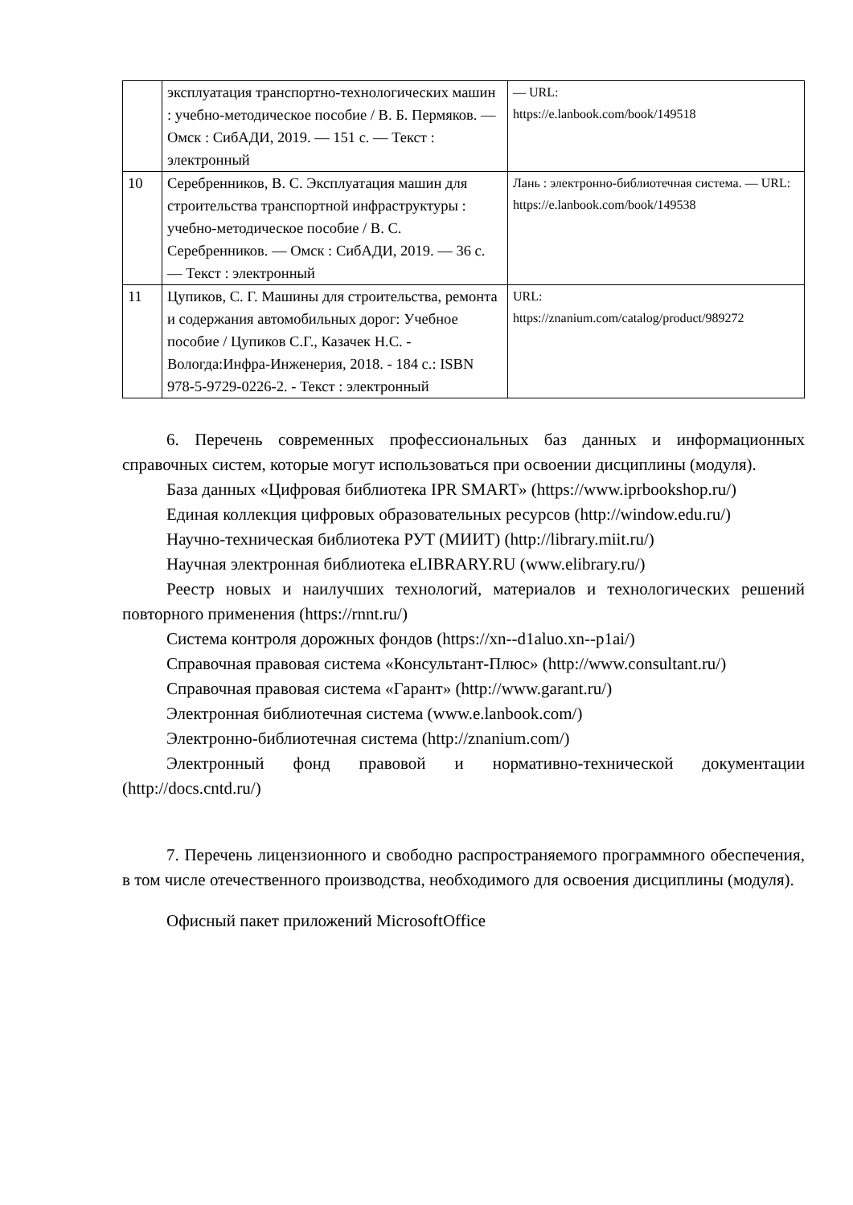| | эксплуатация транспортно-технологических машин : учебно-методическое пособие / В. Б. Пермяков. — Омск : СибАДИ, 2019. — 151 с. — Текст : электронный | — URL: https://e.lanbook.com/book/149518 |
| 10 | Серебренников, В. С. Эксплуатация машин для строительства транспортной инфраструктуры : учебно-методическое пособие / В. С. Серебренников. — Омск : СибАДИ, 2019. — 36 с. — Текст : электронный | Лань : электронно-библиотечная система. — URL: https://e.lanbook.com/book/149538 |
| 11 | Цупиков, С. Г. Машины для строительства, ремонта и содержания автомобильных дорог: Учебное пособие / Цупиков С.Г., Казачек Н.С. - Вологда:Инфра-Инженерия, 2018. - 184 с.: ISBN 978-5-9729-0226-2. - Текст : электронный | URL: https://znanium.com/catalog/product/989272 |
6. Перечень современных профессиональных баз данных и информационных справочных систем, которые могут использоваться при освоении дисциплины (модуля).
База данных «Цифровая библиотека IPR SMART» (https://www.iprbookshop.ru/)
Единая коллекция цифровых образовательных ресурсов (http://window.edu.ru/)
Научно-техническая библиотека РУТ (МИИТ) (http://library.miit.ru/)
Научная электронная библиотека eLIBRARY.RU (www.elibrary.ru/)
Реестр новых и наилучших технологий, материалов и технологических решений повторного применения (https://rnnt.ru/)
Система контроля дорожных фондов (https://xn--d1aluo.xn--p1ai/)
Справочная правовая система «Консультант-Плюс» (http://www.consultant.ru/)
Справочная правовая система «Гарант» (http://www.garant.ru/)
Электронная библиотечная система (www.e.lanbook.com/)
Электронно-библиотечная система (http://znanium.com/)
Электронный фонд правовой и нормативно-технической документации (http://docs.cntd.ru/)
7. Перечень лицензионного и свободно распространяемого программного обеспечения, в том числе отечественного производства, необходимого для освоения дисциплины (модуля).
Офисный пакет приложений MicrosoftOffice